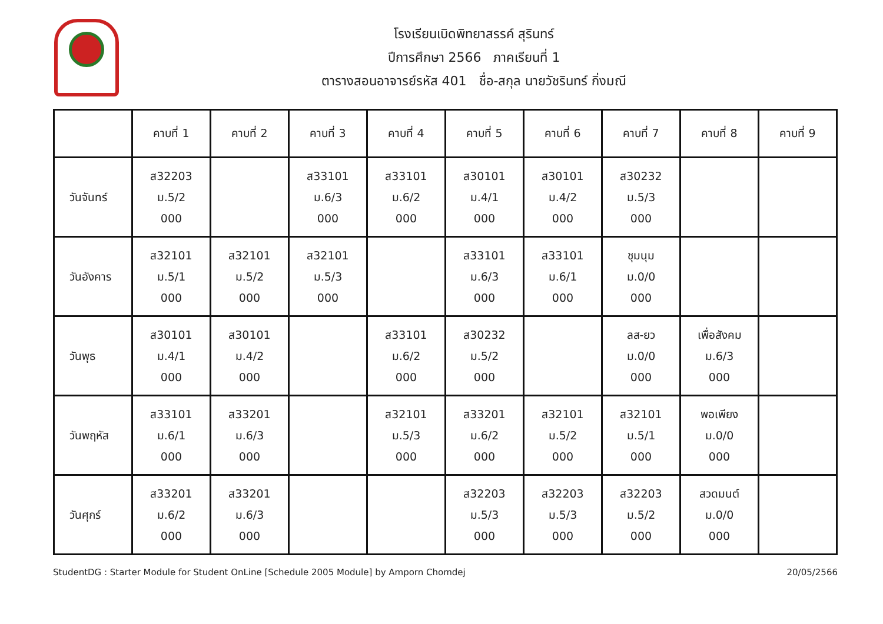โรงเรียนเบิดพิทยาสรรค์ สุรินทร์
ปีการศึกษา 2566 ภาคเรียนที่ 1
ตารางสอนอาจารย์รหัส 401 ชื่อ-สกุล นายวัชรินทร์ กิ่งมณี
| | คาบที่ 1 | คาบที่ 2 | คาบที่ 3 | คาบที่ 4 | คาบที่ 5 | คาบที่ 6 | คาบที่ 7 | คาบที่ 8 | คาบที่ 9 |
| --- | --- | --- | --- | --- | --- | --- | --- | --- | --- |
| วันจันทร์ | ส32203 ม.5/2 000 | | ส33101 ม.6/3 000 | ส33101 ม.6/2 000 | ส30101 ม.4/1 000 | ส30101 ม.4/2 000 | ส30232 ม.5/3 000 | | |
| วันอังคาร | ส32101 ม.5/1 000 | ส32101 ม.5/2 000 | ส32101 ม.5/3 000 | | ส33101 ม.6/3 000 | ส33101 ม.6/1 000 | ชุมนุม ม.0/0 000 | | |
| วันพุธ | ส30101 ม.4/1 000 | ส30101 ม.4/2 000 | | ส33101 ม.6/2 000 | ส30232 ม.5/2 000 | | ลส-ยว ม.0/0 000 | เพื่อสังคม ม.6/3 000 | |
| วันพฤหัส | ส33101 ม.6/1 000 | ส33201 ม.6/3 000 | | ส32101 ม.5/3 000 | ส33201 ม.6/2 000 | ส32101 ม.5/2 000 | ส32101 ม.5/1 000 | พอเพียง ม.0/0 000 | |
| วันศุกร์ | ส33201 ม.6/2 000 | ส33201 ม.6/3 000 | | | ส32203 ม.5/3 000 | ส32203 ม.5/3 000 | ส32203 ม.5/2 000 | สวดมนต์ ม.0/0 000 | |
StudentDG : Starter Module for Student OnLine [Schedule 2005 Module] by Amporn Chomdej 20/05/2566